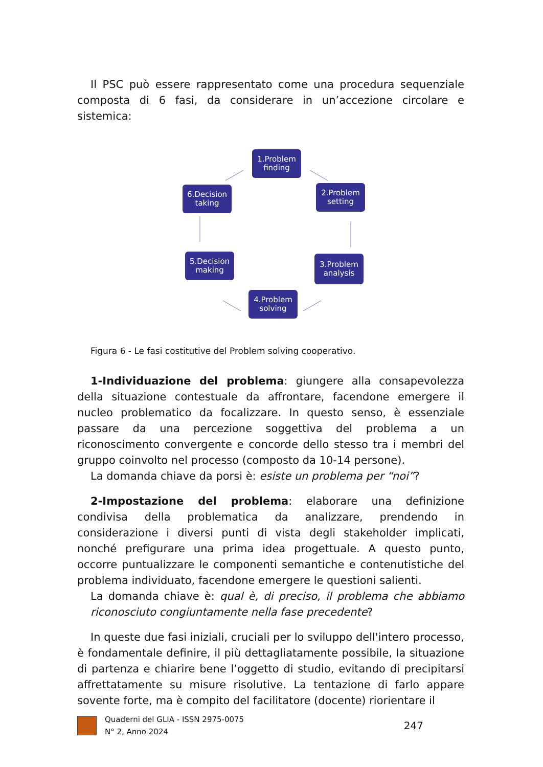Il PSC può essere rappresentato come una procedura sequenziale composta di 6 fasi, da considerare in un’accezione circolare e sistemica:
1.Problem finding
2.Problem setting
3.Problem analysis
4.Problem solving
5.Decision making
6.Decision taking
Figura 6 - Le fasi costitutive del Problem solving cooperativo.
1-Individuazione del problema: giungere alla consapevolezza della situazione contestuale da affrontare, facendone emergere il nucleo problematico da focalizzare. In questo senso, è essenziale passare da una percezione soggettiva del problema a un riconoscimento convergente e concorde dello stesso tra i membri del gruppo coinvolto nel processo (composto da 10-14 persone).
La domanda chiave da porsi è: esiste un problema per “noi”?
2-Impostazione del problema: elaborare una definizione condivisa della problematica da analizzare, prendendo in considerazione i diversi punti di vista degli stakeholder implicati, nonché prefigurare una prima idea progettuale. A questo punto, occorre puntualizzare le componenti semantiche e contenutistiche del problema individuato, facendone emergere le questioni salienti.
La domanda chiave è: qual è, di preciso, il problema che abbiamo riconosciuto congiuntamente nella fase precedente?
In queste due fasi iniziali, cruciali per lo sviluppo dell'intero processo, è fondamentale definire, il più dettagliatamente possibile, la situazione di partenza e chiarire bene l’oggetto di studio, evitando di precipitarsi affrettatamente su misure risolutive. La tentazione di farlo appare sovente forte, ma è compito del facilitatore (docente) riorientare il
Quaderni del GLIA - ISSN 2975-0075
N° 2, Anno 2024
247